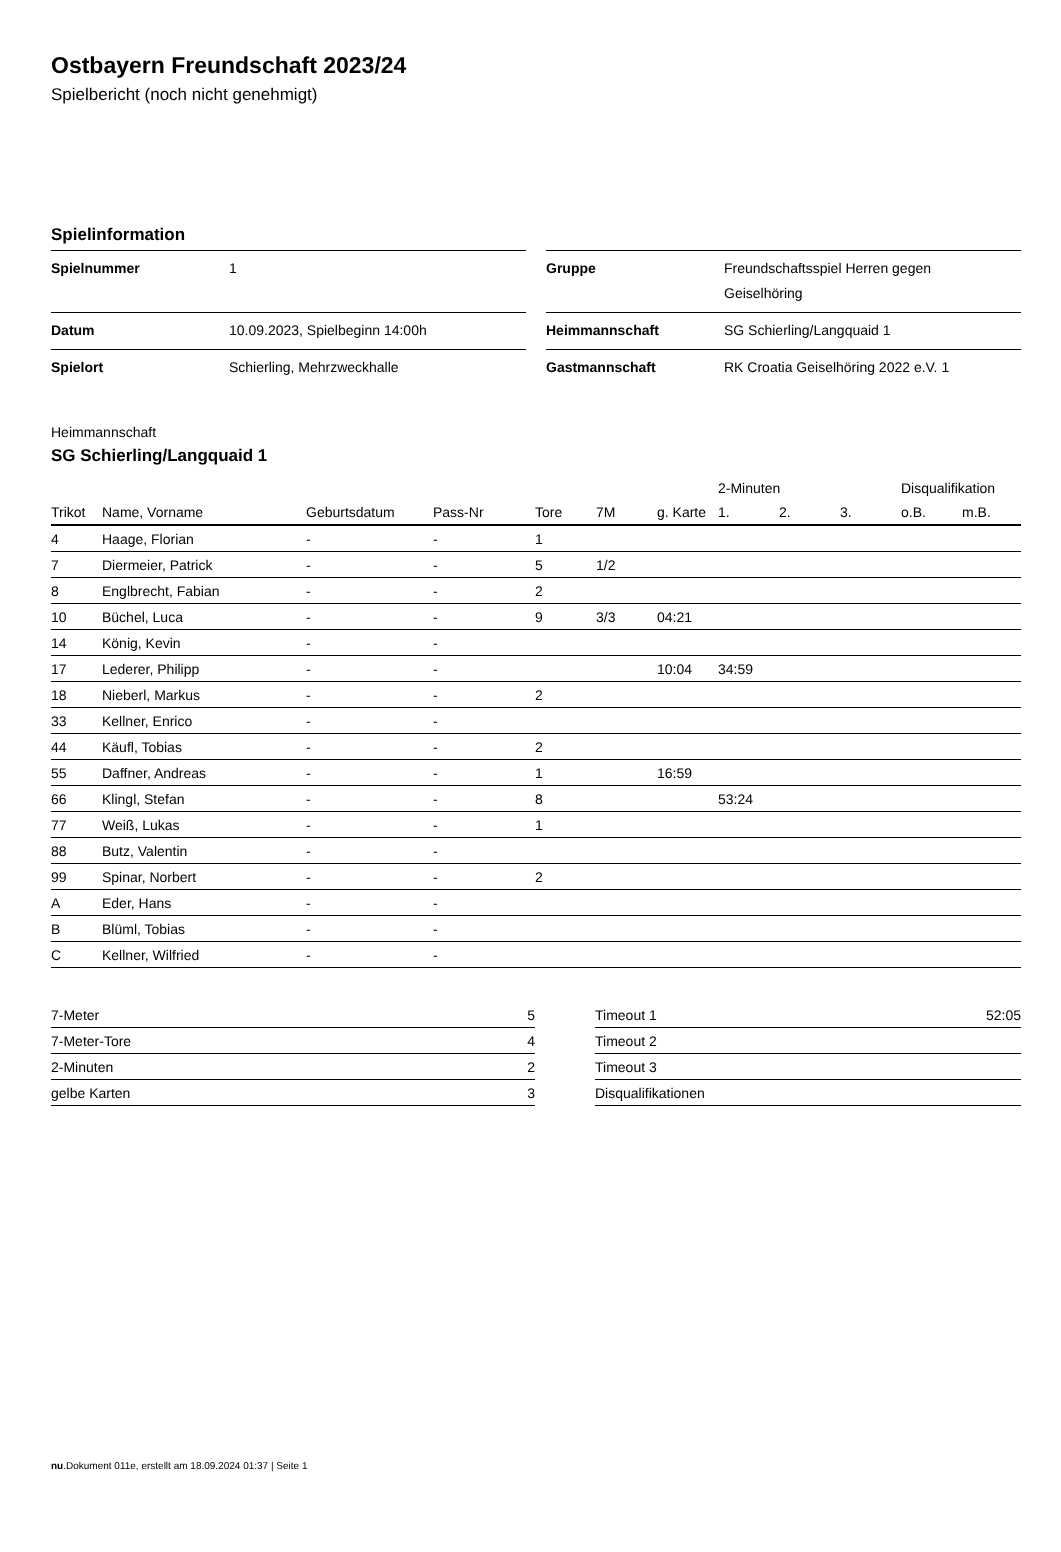Ostbayern Freundschaft 2023/24
Spielbericht (noch nicht genehmigt)
Spielinformation
| Spielnummer | 1 |
| Datum | 10.09.2023, Spielbeginn 14:00h |
| Spielort | Schierling, Mehrzweckhalle |
| Gruppe | Freundschaftsspiel Herren gegen Geiselhöring |
| Heimmannschaft | SG Schierling/Langquaid 1 |
| Gastmannschaft | RK Croatia Geiselhöring 2022 e.V. 1 |
Heimmannschaft
SG Schierling/Langquaid 1
| | | | | | | | 2-Minuten | | | Disqualifikation | |
| --- | --- | --- | --- | --- | --- | --- | --- | --- | --- | --- | --- |
| Trikot | Name, Vorname | Geburtsdatum | Pass-Nr | Tore | 7M | g. Karte | 1. | 2. | 3. | o.B. | m.B. |
| 4 | Haage, Florian | - | - | 1 | | | | | | | |
| 7 | Diermeier, Patrick | - | - | 5 | 1/2 | | | | | | |
| 8 | Englbrecht, Fabian | - | - | 2 | | | | | | | |
| 10 | Büchel, Luca | - | - | 9 | 3/3 | 04:21 | | | | | |
| 14 | König, Kevin | - | - | | | | | | | | |
| 17 | Lederer, Philipp | - | - | | | 10:04 | 34:59 | | | | |
| 18 | Nieberl, Markus | - | - | 2 | | | | | | | |
| 33 | Kellner, Enrico | - | - | | | | | | | | |
| 44 | Käufl, Tobias | - | - | 2 | | | | | | | |
| 55 | Daffner, Andreas | - | - | 1 | | 16:59 | | | | | |
| 66 | Klingl, Stefan | - | - | 8 | | | 53:24 | | | | |
| 77 | Weiß, Lukas | - | - | 1 | | | | | | | |
| 88 | Butz, Valentin | - | - | | | | | | | | |
| 99 | Spinar, Norbert | - | - | 2 | | | | | | | |
| A | Eder, Hans | - | - | | | | | | | | |
| B | Blüml, Tobias | - | - | | | | | | | | |
| C | Kellner, Wilfried | - | - | | | | | | | | |
| 7-Meter | 5 |
| 7-Meter-Tore | 4 |
| 2-Minuten | 2 |
| gelbe Karten | 3 |
| Timeout 1 | 52:05 |
| Timeout 2 | |
| Timeout 3 | |
| Disqualifikationen | |
nu.Dokument 011e, erstellt am 18.09.2024 01:37 | Seite 1